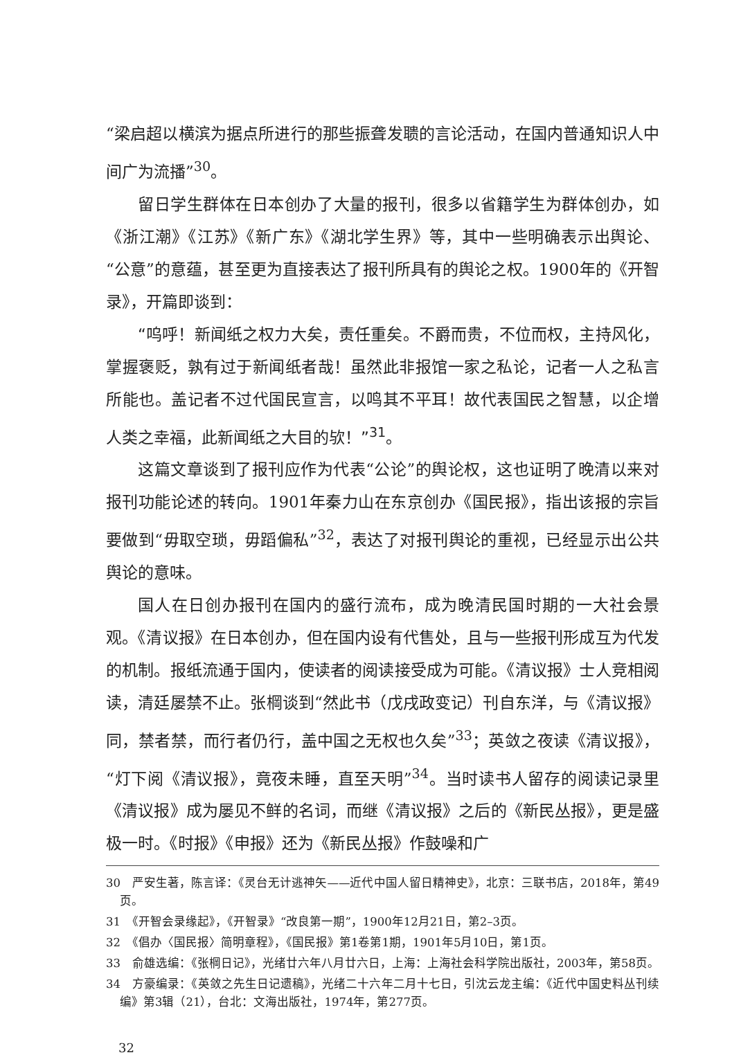“梁启超以横滨为据点所进行的那些振聋发聩的言论活动，在国内普通知识人中间广为流播”<sup>30</sup>。
留日学生群体在日本创办了大量的报刊，很多以省籍学生为群体创办，如《浙江潮》《江苏》《新广东》《湖北学生界》等，其中一些明确表示出舆论、“公意”的意蕴，甚至更为直接表达了报刊所具有的舆论之权。1900年的《开智录》，开篇即谈到：
“呜呼！新闻纸之权力大矣，责任重矣。不爵而贵，不位而权，主持风化，掌握褒贬，孰有过于新闻纸者哉！虽然此非报馆一家之私论，记者一人之私言所能也。盖记者不过代国民宣言，以鸣其不平耳！故代表国民之智慧，以企增人类之幸福，此新闻纸之大目的欤！”<sup>31</sup>。
这篇文章谈到了报刊应作为代表“公论”的舆论权，这也证明了晚清以来对报刊功能论述的转向。1901年秦力山在东京创办《国民报》，指出该报的宗旨要做到“毋取空琐，毋蹈偏私”<sup>32</sup>，表达了对报刊舆论的重视，已经显示出公共舆论的意味。
国人在日创办报刊在国内的盛行流布，成为晚清民国时期的一大社会景观。《清议报》在日本创办，但在国内设有代售处，且与一些报刊形成互为代发的机制。报纸流通于国内，使读者的阅读接受成为可能。《清议报》士人竞相阅读，清廷屡禁不止。张棡谈到“然此书（戊戌政变记）刊自东洋，与《清议报》同，禁者禁，而行者仍行，盖中国之无权也久矣”<sup>33</sup>；英敛之夜读《清议报》，“灯下阅《清议报》，竟夜未睡，直至天明”<sup>34</sup>。当时读书人留存的阅读记录里《清议报》成为屡见不鲜的名词，而继《清议报》之后的《新民丛报》，更是盛极一时。《时报》《申报》还为《新民丛报》作鼓噪和广
30　严安生著，陈言译：《灵台无计逃神矢——近代中国人留日精神史》，北京：三联书店，2018年，第49页。
31　《开智会录缘起》，《开智录》“改良第一期”，1900年12月21日，第2–3页。
32　《倡办〈国民报〉简明章程》，《国民报》第1卷第1期，1901年5月10日，第1页。
33　俞雄选编：《张棡日记》，光绪廿六年八月廿六日，上海：上海社会科学院出版社，2003年，第58页。
34　方豪编录：《英敛之先生日记遗稿》，光绪二十六年二月十七日，引沈云龙主编：《近代中国史料丛刊续编》第3辑（21），台北：文海出版社，1974年，第277页。
32